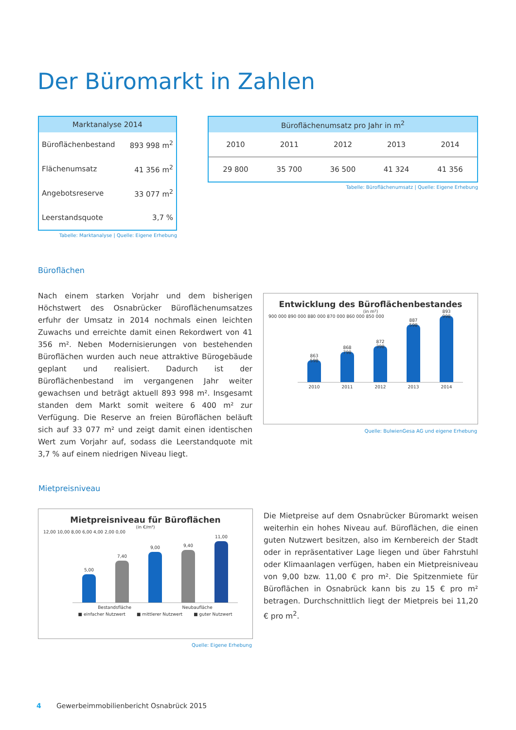Der Büromarkt in Zahlen
| Marktanalyse 2014 | |
| --- | --- |
| Büroflächenbestand | 893 998 m<sup>2</sup> |
| Flächenumsatz | 41 356 m<sup>2</sup> |
| Angebotsreserve | 33 077 m<sup>2</sup> |
| Leerstandsquote | 3,7 % |
Tabelle: Marktanalyse | Quelle: Eigene Erhebung
| Büroflächenumsatz pro Jahr in m<sup>2</sup> | | | | |
| --- | --- | --- | --- | --- |
| 2010 | 2011 | 2012 | 2013 | 2014 |
| 29 800 | 35 700 | 36 500 | 41 324 | 41 356 |
Tabelle: Büroflächenumsatz | Quelle: Eigene Erhebung
Büroflächen
Nach einem starken Vorjahr und dem bisherigen Höchstwert des Osnabrücker Büroflächenumsatzes erfuhr der Umsatz in 2014 nochmals einen leichten Zuwachs und erreichte damit einen Rekordwert von 41 356 m². Neben Modernisierungen von bestehenden Büroflächen wurden auch neue attraktive Bürogebäude geplant und realisiert. Dadurch ist der Büroflächenbestand im vergangenen Jahr weiter gewachsen und beträgt aktuell 893 998 m². Insgesamt standen dem Markt somit weitere 6 400 m² zur Verfügung. Die Reserve an freien Büroflächen beläuft sich auf 33 077 m² und zeigt damit einen identischen Wert zum Vorjahr auf, sodass die Leerstandquote mit 3,7 % auf einem niedrigen Niveau liegt.
Entwicklung des Büroflächenbestandes
(in m²)
900 000 890 000 880 000 870 000 860 000 850 000
863 598
868 798
872 398
887 598
893 998
2010 2011 2012 2013 2014
Quelle: BulwienGesa AG und eigene Erhebung
Mietpreisniveau
Mietpreisniveau für Büroflächen
(in €/m²)
12,00 10,00 8,00 6,00 4,00 2,00 0,00
5,00
7,40
9,00
9,40
11,00
Bestandsfläche Neubaufläche
■ einfacher Nutzwert ■ mittlerer Nutzwert ■ guter Nutzwert
Quelle: Eigene Erhebung
Die Mietpreise auf dem Osnabrücker Büromarkt weisen weiterhin ein hohes Niveau auf. Büroflächen, die einen guten Nutzwert besitzen, also im Kernbereich der Stadt oder in repräsentativer Lage liegen und über Fahrstuhl oder Klimaanlagen verfügen, haben ein Mietpreisniveau von 9,00 bzw. 11,00 € pro m². Die Spitzenmiete für Büroflächen in Osnabrück kann bis zu 15 € pro m² betragen. Durchschnittlich liegt der Mietpreis bei 11,20 € pro m<sup>2</sup>.
4 Gewerbeimmobilienbericht Osnabrück 2015